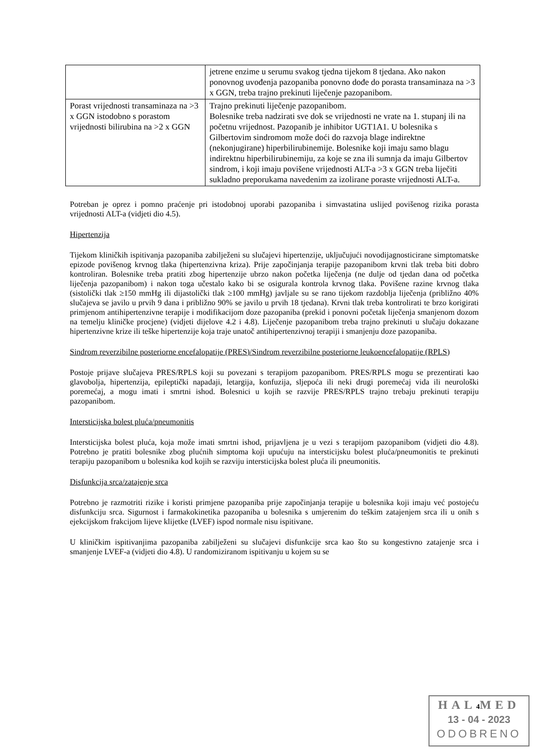| | jetrene enzime u serumu svakog tjedna tijekom 8 tjedana. Ako nakon ponovnog uvođenja pazopaniba ponovno dođe do porasta transaminaza na >3 x GGN, treba trajno prekinuti liječenje pazopanibom. |
| Porast vrijednosti transaminaza na >3 x GGN istodobno s porastom vrijednosti bilirubina na >2 x GGN | Trajno prekinuti liječenje pazopanibom. Bolesnike treba nadzirati sve dok se vrijednosti ne vrate na 1. stupanj ili na početnu vrijednost. Pazopanib je inhibitor UGT1A1. U bolesnika s Gilbertovim sindromom može doći do razvoja blage indirektne (nekonjugirane) hiperbilirubinemije. Bolesnike koji imaju samo blagu indirektnu hiperbilirubinemiju, za koje se zna ili sumnja da imaju Gilbertov sindrom, i koji imaju povišene vrijednosti ALT-a >3 x GGN treba liječiti sukladno preporukama navedenim za izolirane poraste vrijednosti ALT-a. |
Potreban je oprez i pomno praćenje pri istodobnoj uporabi pazopaniba i simvastatina uslijed povišenog rizika porasta vrijednosti ALT-a (vidjeti dio 4.5).
Hipertenzija
Tijekom kliničkih ispitivanja pazopaniba zabilježeni su slučajevi hipertenzije, uključujući novodijagnosticirane simptomatske epizode povišenog krvnog tlaka (hipertenzivna kriza). Prije započinjanja terapije pazopanibom krvni tlak treba biti dobro kontroliran. Bolesnike treba pratiti zbog hipertenzije ubrzo nakon početka liječenja (ne dulje od tjedan dana od početka liječenja pazopanibom) i nakon toga učestalo kako bi se osigurala kontrola krvnog tlaka. Povišene razine krvnog tlaka (sistolički tlak ≥150 mmHg ili dijastolički tlak ≥100 mmHg) javljale su se rano tijekom razdoblja liječenja (približno 40% slučajeva se javilo u prvih 9 dana i približno 90% se javilo u prvih 18 tjedana). Krvni tlak treba kontrolirati te brzo korigirati primjenom antihipertenzivne terapije i modifikacijom doze pazopaniba (prekid i ponovni početak liječenja smanjenom dozom na temelju kliničke procjene) (vidjeti dijelove 4.2 i 4.8). Liječenje pazopanibom treba trajno prekinuti u slučaju dokazane hipertenzivne krize ili teške hipertenzije koja traje unatoč antihipertenzivnoj terapiji i smanjenju doze pazopaniba.
Sindrom reverzibilne posteriorne encefalopatije (PRES)/Sindrom reverzibilne posteriorne leukoencefalopatije (RPLS)
Postoje prijave slučajeva PRES/RPLS koji su povezani s terapijom pazopanibom. PRES/RPLS mogu se prezentirati kao glavobolja, hipertenzija, epileptički napadaji, letargija, konfuzija, sljepoća ili neki drugi poremećaj vida ili neurološki poremećaj, a mogu imati i smrtni ishod. Bolesnici u kojih se razvije PRES/RPLS trajno trebaju prekinuti terapiju pazopanibom.
Intersticijska bolest pluća/pneumonitis
Intersticijska bolest pluća, koja može imati smrtni ishod, prijavljena je u vezi s terapijom pazopanibom (vidjeti dio 4.8). Potrebno je pratiti bolesnike zbog plućnih simptoma koji upućuju na intersticijsku bolest pluća/pneumonitis te prekinuti terapiju pazopanibom u bolesnika kod kojih se razviju intersticijska bolest pluća ili pneumonitis.
Disfunkcija srca/zatajenje srca
Potrebno je razmotriti rizike i koristi primjene pazopaniba prije započinjanja terapije u bolesnika koji imaju već postojeću disfunkciju srca. Sigurnost i farmakokinetika pazopaniba u bolesnika s umjerenim do teškim zatajenjem srca ili u onih s ejekcijskom frakcijom lijeve klijetke (LVEF) ispod normale nisu ispitivane.
U kliničkim ispitivanjima pazopaniba zabilježeni su slučajevi disfunkcije srca kao što su kongestivno zatajenje srca i smanjenje LVEF-a (vidjeti dio 4.8). U randomiziranom ispitivanju u kojem su se
HAL4 MED
13 - 04 - 2023
ODOBRENO